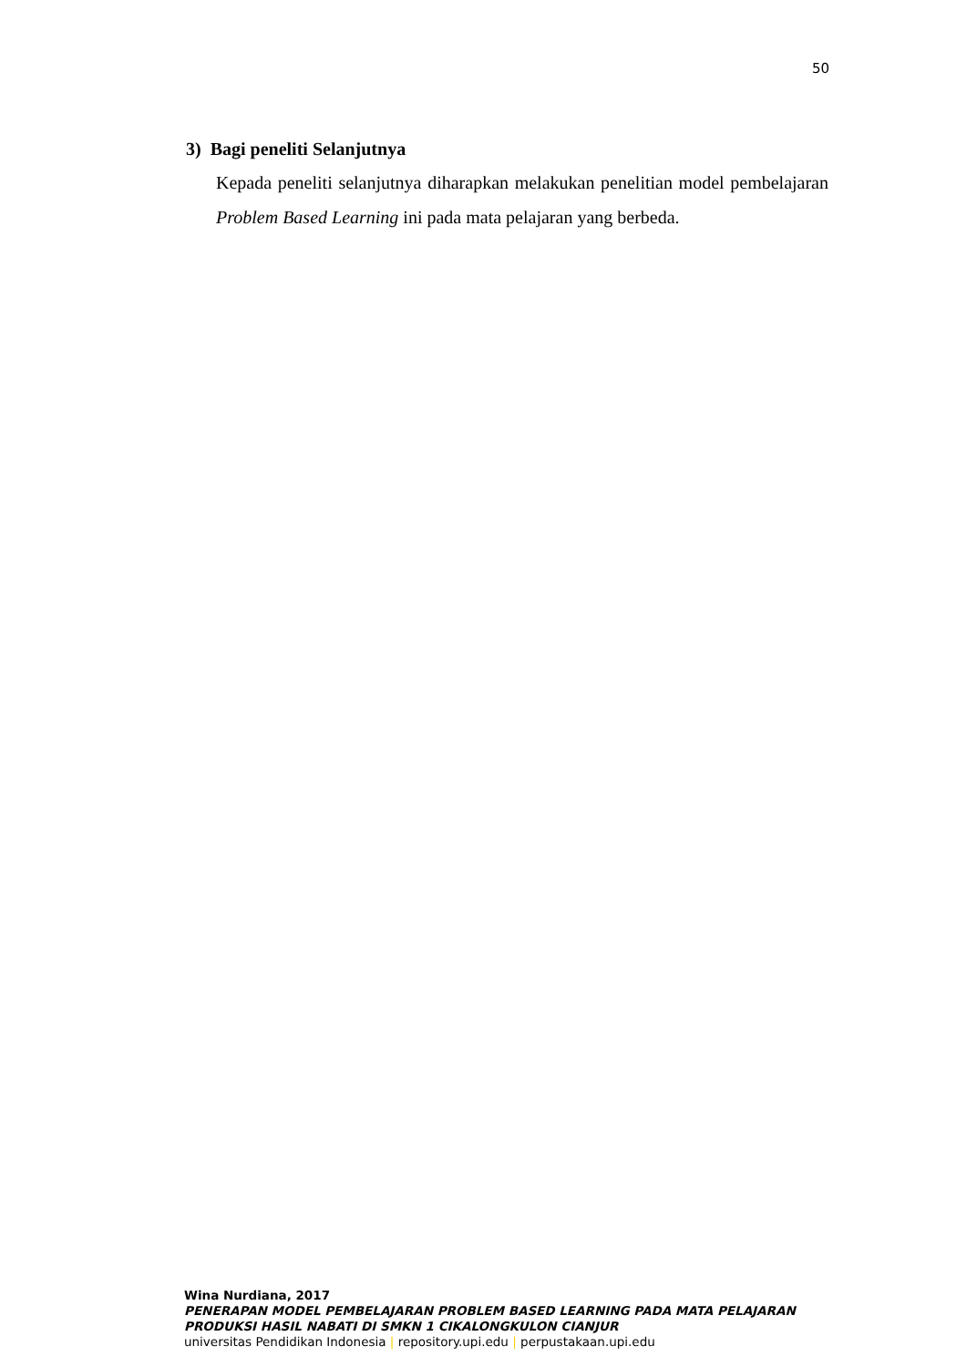50
3) Bagi peneliti Selanjutnya
Kepada peneliti selanjutnya diharapkan melakukan penelitian model pembelajaran Problem Based Learning ini pada mata pelajaran yang berbeda.
Wina Nurdiana, 2017
PENERAPAN MODEL PEMBELAJARAN PROBLEM BASED LEARNING PADA MATA PELAJARAN
PRODUKSI HASIL NABATI DI SMKN 1 CIKALONGKULON CIANJUR
universitas Pendidikan Indonesia | repository.upi.edu | perpustakaan.upi.edu